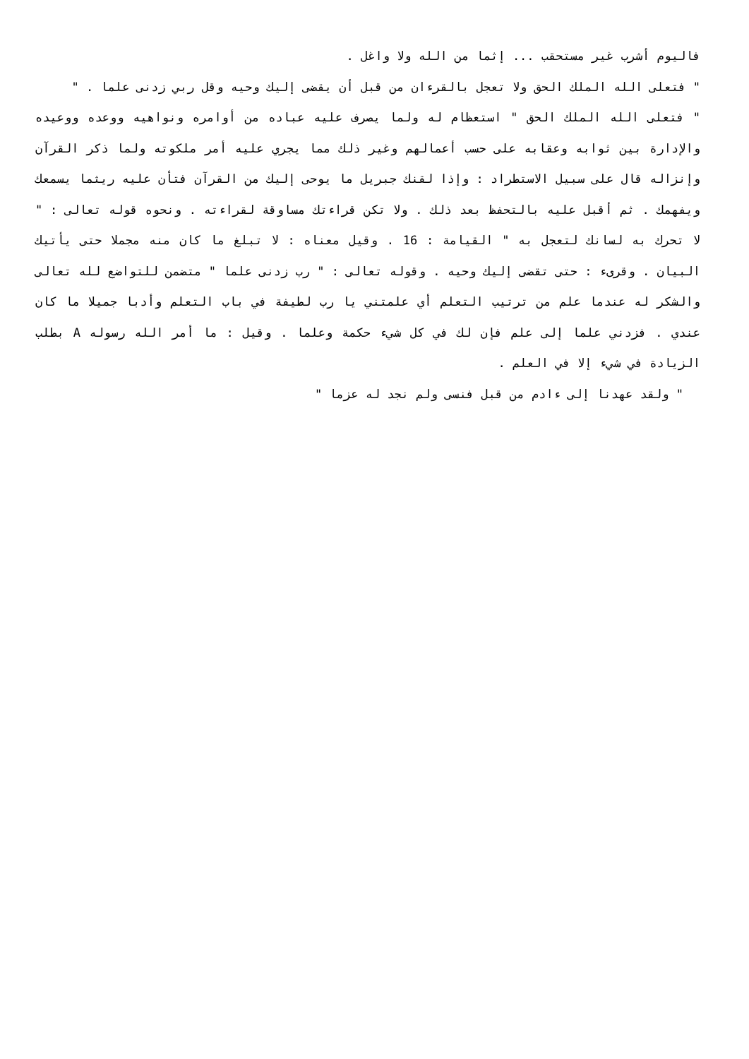فاليوم أشرب غير مستحقب ... إثما من الله ولا واغل .
" فتعلى الله الملك الحق ولا تعجل بالقرءان من قبل أن يقضى إليك وحيه وقل ربي زدنى علما . "
" فتعلى الله الملك الحق " استعظام له ولما يصرف عليه عباده من أوامره ونواهيه ووعده ووعيده والإدارة بين ثوابه وعقابه على حسب أعمالهم وغير ذلك مما يجري عليه أمر ملكوته ولما ذكر القرآن وإنزاله قال على سبيل الاستطراد : وإذا لقنك جبريل ما يوحى إليك من القرآن فتأن عليه ريثما يسمعك ويفهمك . ثم أقبل عليه بالتحفظ بعد ذلك . ولا تكن قراءتك مساوقة لقراءته . ونحوه قوله تعالى : " لا تحرك به لسانك لتعجل به " القيامة : 16 . وقيل معناه : لا تبلغ ما كان منه مجملا حتى يأتيك البيان . وقرىء : حتى تقضى إليك وحيه . وقوله تعالى : " رب زدنى علما " متضمن للتواضع لله تعالى والشكر له عندما علم من ترتيب التعلم أي علمتني يا رب لطيفة في باب التعلم وأدبا جميلا ما كان عندي . فزدني علما إلى علم فإن لك في كل شيء حكمة وعلما . وقيل : ما أمر الله رسوله A بطلب الزيادة في شيء إلا في العلم .
" ولقد عهدنا إلى ءادم من قبل فنسى ولم نجد له عزما "